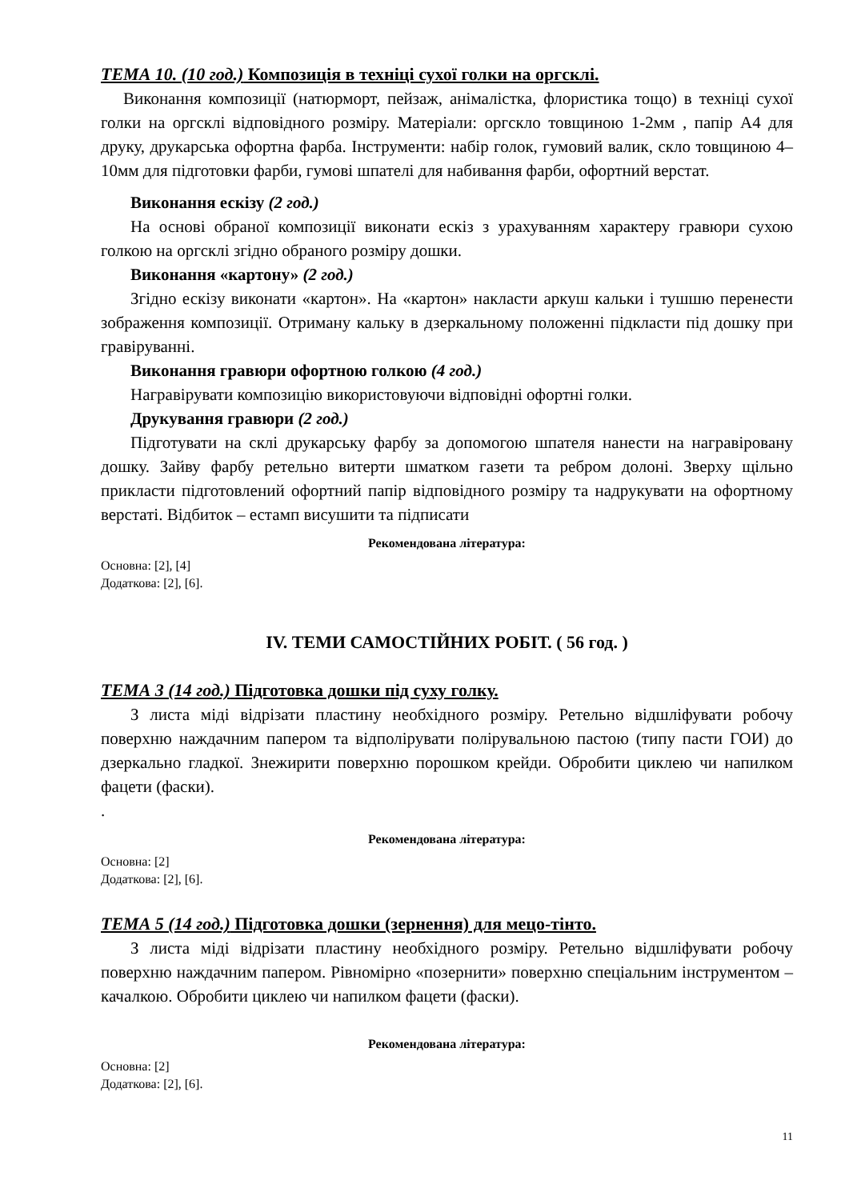ТЕМА 10. (10 год.) Композиція в техніці сухої голки на оргсклі.
Виконання композиції (натюрморт, пейзаж, анімалістка, флористика тощо) в техніці сухої голки на оргсклі відповідного розміру. Матеріали: оргскло товщиною 1-2мм , папір А4 для друку, друкарська офортна фарба. Інструменти: набір голок, гумовий валик, скло товщиною 4–10мм для підготовки фарби, гумові шпателі для набивання фарби, офортний верстат.
Виконання ескізу (2 год.)
На основі обраної композиції виконати ескіз з урахуванням характеру гравюри сухою голкою на оргсклі згідно обраного розміру дошки.
Виконання «картону» (2 год.)
Згідно ескізу виконати «картон». На «картон» накласти аркуш кальки і тушшю перенести зображення композиції. Отриману кальку в дзеркальному положенні підкласти під дошку при гравіруванні.
Виконання гравюри офортною голкою (4 год.)
Награвірувати композицію використовуючи відповідні офортні голки.
Друкування гравюри (2 год.)
Підготувати на склі друкарську фарбу за допомогою шпателя нанести на награвіровану дошку. Зайву фарбу ретельно витерти шматком газети та ребром долоні. Зверху щільно прикласти підготовлений офортний папір відповідного розміру та надрукувати на офортному верстаті. Відбиток – естамп висушити та підписати
Рекомендована література:
Основна: [2], [4]
Додаткова: [2], [6].
IV. ТЕМИ САМОСТІЙНИХ РОБІТ. ( 56 год. )
ТЕМА 3 (14 год.) Підготовка дошки під суху голку.
З листа міді відрізати пластину необхідного розміру. Ретельно відшліфувати робочу поверхню наждачним папером та відполірувати полірувальною пастою (типу пасти ГОИ) до дзеркально гладкої. Знежирити поверхню порошком крейди. Обробити циклею чи напилком фацети (фаски).
.
Рекомендована література:
Основна: [2]
Додаткова: [2], [6].
ТЕМА 5 (14 год.) Підготовка дошки (зернення) для мецо-тінто.
З листа міді відрізати пластину необхідного розміру. Ретельно відшліфувати робочу поверхню наждачним папером. Рівномірно «позернити» поверхню спеціальним інструментом – качалкою. Обробити циклею чи напилком фацети (фаски).
Рекомендована література:
Основна: [2]
Додаткова: [2], [6].
11